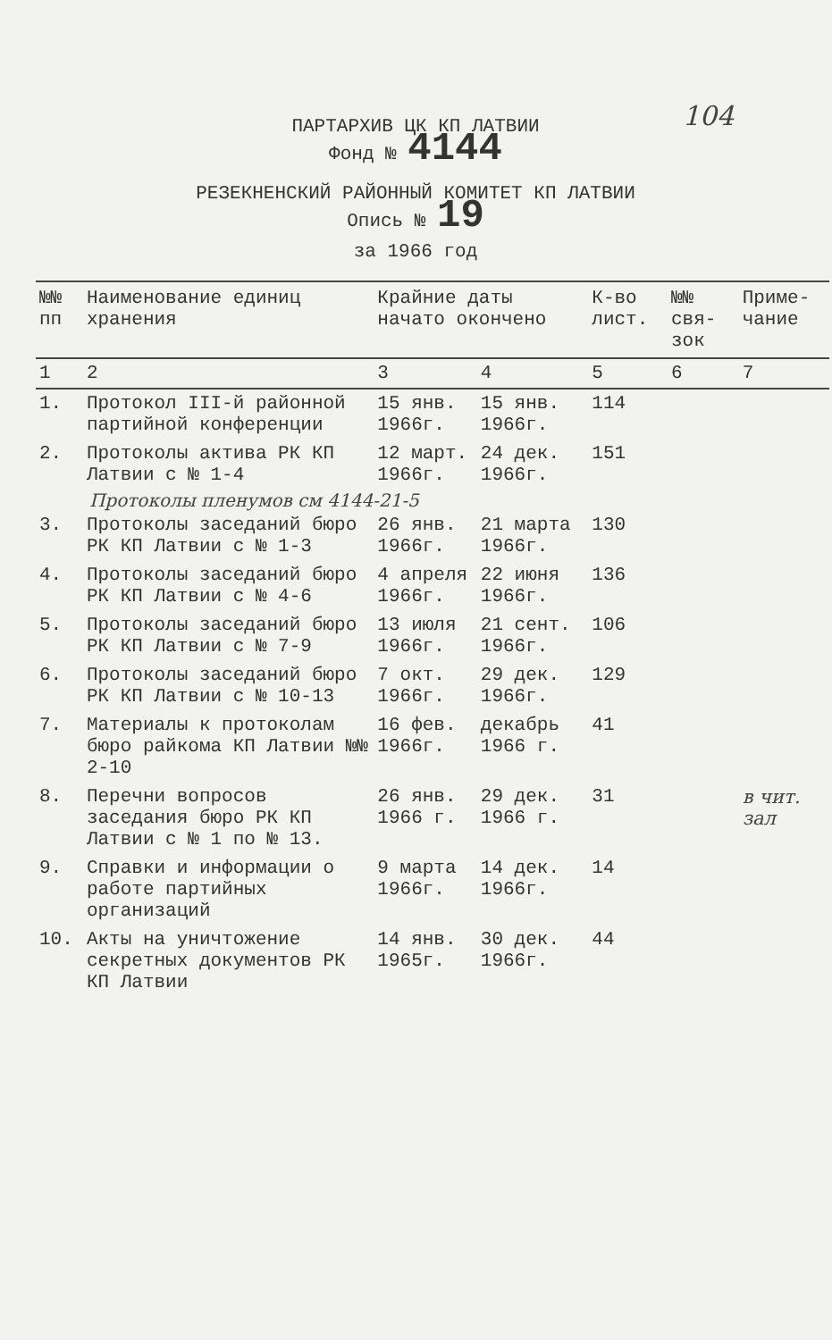104
ПАРТАРХИВ ЦК КП ЛАТВИИ
Фонд № 4144
РЕЗЕКНЕНСКИЙ РАЙОННЫЙ КОМИТЕТ КП ЛАТВИИ
Опись № 19
за 1966 год
| №№ пп | Наименование единиц хранения | Крайние даты начато окончено | | К-во лист. | №№ свя-зок | Приме-чание |
| --- | --- | --- | --- | --- | --- | --- |
| 1 | 2 | 3 | 4 | 5 | 6 | 7 |
| 1. | Протокол III-й районной партийной конференции | 15 янв. 1966г. | 15 янв. 1966г. | 114 | | |
| 2. | Протоколы актива РК КП Латвии с № 1-4 | 12 март. 1966г. | 24 дек. 1966г. | 151 | | |
| Протоколы пленумов см 4144-21-5 | | | | | | |
| 3. | Протоколы заседаний бюро РК КП Латвии с № 1-3 | 26 янв. 1966г. | 21 марта 1966г. | 130 | | |
| 4. | Протоколы заседаний бюро РК КП Латвии с № 4-6 | 4 апреля 1966г. | 22 июня 1966г. | 136 | | |
| 5. | Протоколы заседаний бюро РК КП Латвии с № 7-9 | 13 июля 1966г. | 21 сент. 1966г. | 106 | | |
| 6. | Протоколы заседаний бюро РК КП Латвии с № 10-13 | 7 окт. 1966г. | 29 дек. 1966г. | 129 | | |
| 7. | Материалы к протоколам бюро райкома КП Латвии №№ 2-10 | 16 фев. 1966г. | декабрь 1966 г. | 41 | | |
| 8. | Перечни вопросов заседания бюро РК КП Латвии с № 1 по № 13. | 26 янв. 1966 г. | 29 дек. 1966 г. | 31 | | в чит. зал |
| 9. | Справки и информации о работе партийных организаций | 9 марта 1966г. | 14 дек. 1966г. | 14 | | |
| 10. | Акты на уничтожение секретных документов РК КП Латвии | 14 янв. 1965г. | 30 дек. 1966г. | 44 | | |